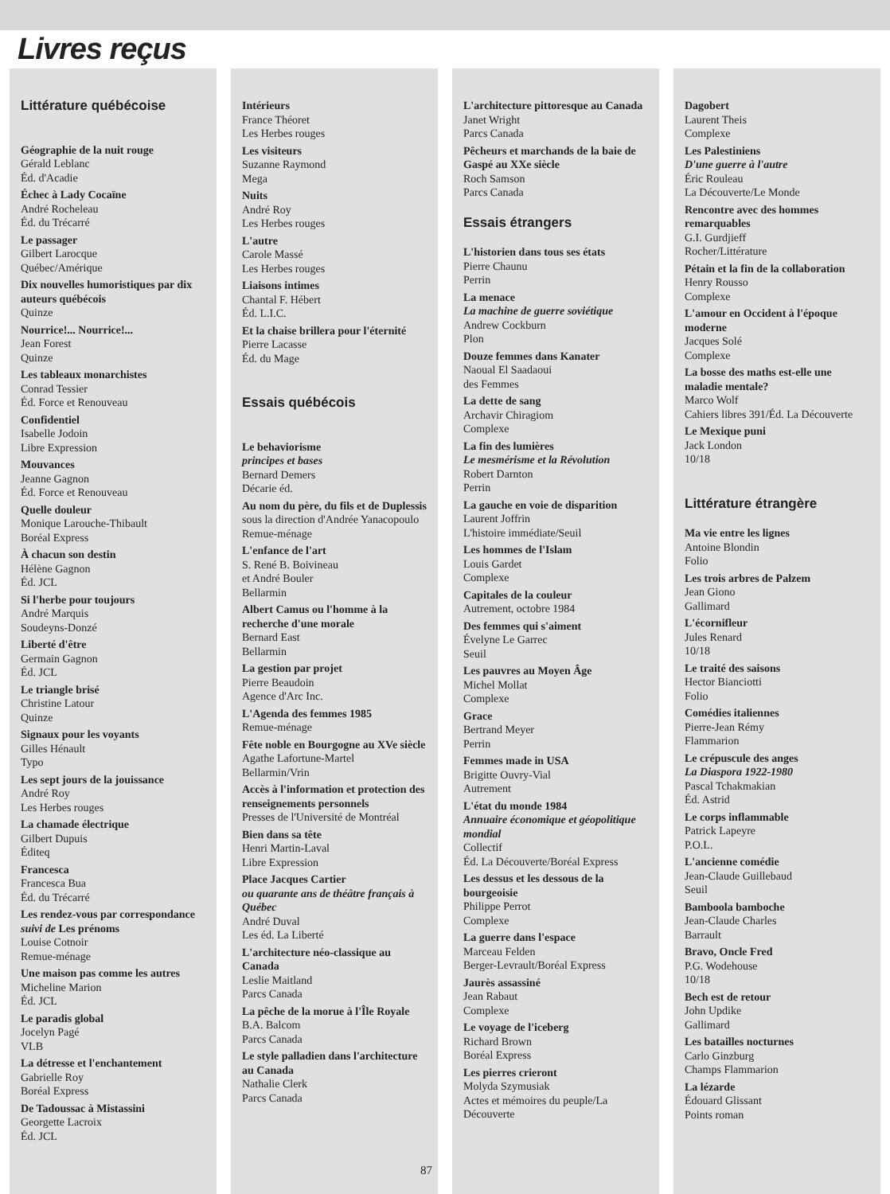Livres reçus
Littérature québécoise
Géographie de la nuit rouge
Gérald Leblanc
Éd. d'Acadie
Échec à Lady Cocaïne
André Rocheleau
Éd. du Trécarré
Le passager
Gilbert Larocque
Québec/Amérique
Dix nouvelles humoristiques par dix auteurs québécois
Quinze
Nourrice!... Nourrice!...
Jean Forest
Quinze
Les tableaux monarchistes
Conrad Tessier
Éd. Force et Renouveau
Confidentiel
Isabelle Jodoin
Libre Expression
Mouvances
Jeanne Gagnon
Éd. Force et Renouveau
Quelle douleur
Monique Larouche-Thibault
Boréal Express
À chacun son destin
Hélène Gagnon
Éd. JCL
Si l'herbe pour toujours
André Marquis
Soudeyns-Donzé
Liberté d'être
Germain Gagnon
Éd. JCL
Le triangle brisé
Christine Latour
Quinze
Signaux pour les voyants
Gilles Hénault
Typo
Les sept jours de la jouissance
André Roy
Les Herbes rouges
La chamade électrique
Gilbert Dupuis
Éditeq
Francesca
Francesca Bua
Éd. du Trécarré
Les rendez-vous par correspondance suivi de Les prénoms
Louise Cotnoir
Remue-ménage
Une maison pas comme les autres
Micheline Marion
Éd. JCL
Le paradis global
Jocelyn Pagé
VLB
La détresse et l'enchantement
Gabrielle Roy
Boréal Express
De Tadoussac à Mistassini
Georgette Lacroix
Éd. JCL
Intérieurs
France Théoret
Les Herbes rouges
Les visiteurs
Suzanne Raymond
Mega
Nuits
André Roy
Les Herbes rouges
L'autre
Carole Massé
Les Herbes rouges
Liaisons intimes
Chantal F. Hébert
Éd. L.I.C.
Et la chaise brillera pour l'éternité
Pierre Lacasse
Éd. du Mage
Essais québécois
Le behaviorisme
principes et bases
Bernard Demers
Décarie éd.
Au nom du père, du fils et de Duplessis
sous la direction d'Andrée Yanacopoulo
Remue-ménage
L'enfance de l'art
S. René B. Boivineau
et André Bouler
Bellarmin
Albert Camus ou l'homme à la recherche d'une morale
Bernard East
Bellarmin
La gestion par projet
Pierre Beaudoin
Agence d'Arc Inc.
L'Agenda des femmes 1985
Remue-ménage
Fête noble en Bourgogne au XVe siècle
Agathe Lafortune-Martel
Bellarmin/Vrin
Accès à l'information et protection des renseignements personnels
Presses de l'Université de Montréal
Bien dans sa tête
Henri Martin-Laval
Libre Expression
Place Jacques Cartier
ou quarante ans de théâtre français à Québec
André Duval
Les éd. La Liberté
L'architecture néo-classique au Canada
Leslie Maitland
Parcs Canada
La pêche de la morue à l'Île Royale
B.A. Balcom
Parcs Canada
Le style palladien dans l'architecture au Canada
Nathalie Clerk
Parcs Canada
L'architecture pittoresque au Canada
Janet Wright
Parcs Canada
Pêcheurs et marchands de la baie de Gaspé au XXe siècle
Roch Samson
Parcs Canada
Essais étrangers
L'historien dans tous ses états
Pierre Chaunu
Perrin
La menace
La machine de guerre soviétique
Andrew Cockburn
Plon
Douze femmes dans Kanater
Naoual El Saadaoui
des Femmes
La dette de sang
Archavir Chiragiom
Complexe
La fin des lumières
Le mesmérisme et la Révolution
Robert Darnton
Perrin
La gauche en voie de disparition
Laurent Joffrin
L'histoire immédiate/Seuil
Les hommes de l'Islam
Louis Gardet
Complexe
Capitales de la couleur
Autrement, octobre 1984
Des femmes qui s'aiment
Évelyne Le Garrec
Seuil
Les pauvres au Moyen Âge
Michel Mollat
Complexe
Grace
Bertrand Meyer
Perrin
Femmes made in USA
Brigitte Ouvry-Vial
Autrement
L'état du monde 1984
Annuaire économique et géopolitique mondial
Collectif
Éd. La Découverte/Boréal Express
Les dessus et les dessous de la bourgeoisie
Philippe Perrot
Complexe
La guerre dans l'espace
Marceau Felden
Berger-Levrault/Boréal Express
Jaurès assassiné
Jean Rabaut
Complexe
Le voyage de l'iceberg
Richard Brown
Boréal Express
Les pierres crieront
Molyda Szymusiak
Actes et mémoires du peuple/La Découverte
Dagobert
Laurent Theis
Complexe
Les Palestiniens
D'une guerre à l'autre
Éric Rouleau
La Découverte/Le Monde
Rencontre avec des hommes remarquables
G.I. Gurdjieff
Rocher/Littérature
Pétain et la fin de la collaboration
Henry Rousso
Complexe
L'amour en Occident à l'époque moderne
Jacques Solé
Complexe
La bosse des maths est-elle une maladie mentale?
Marco Wolf
Cahiers libres 391/Éd. La Découverte
Le Mexique puni
Jack London
10/18
Littérature étrangère
Ma vie entre les lignes
Antoine Blondin
Folio
Les trois arbres de Palzem
Jean Giono
Gallimard
L'écornifleur
Jules Renard
10/18
Le traité des saisons
Hector Bianciotti
Folio
Comédies italiennes
Pierre-Jean Rémy
Flammarion
Le crépuscule des anges
La Diaspora 1922-1980
Pascal Tchakmakian
Éd. Astrid
Le corps inflammable
Patrick Lapeyre
P.O.L.
L'ancienne comédie
Jean-Claude Guillebaud
Seuil
Bamboola bamboche
Jean-Claude Charles
Barrault
Bravo, Oncle Fred
P.G. Wodehouse
10/18
Bech est de retour
John Updike
Gallimard
Les batailles nocturnes
Carlo Ginzburg
Champs Flammarion
La lézarde
Édouard Glissant
Points roman
87